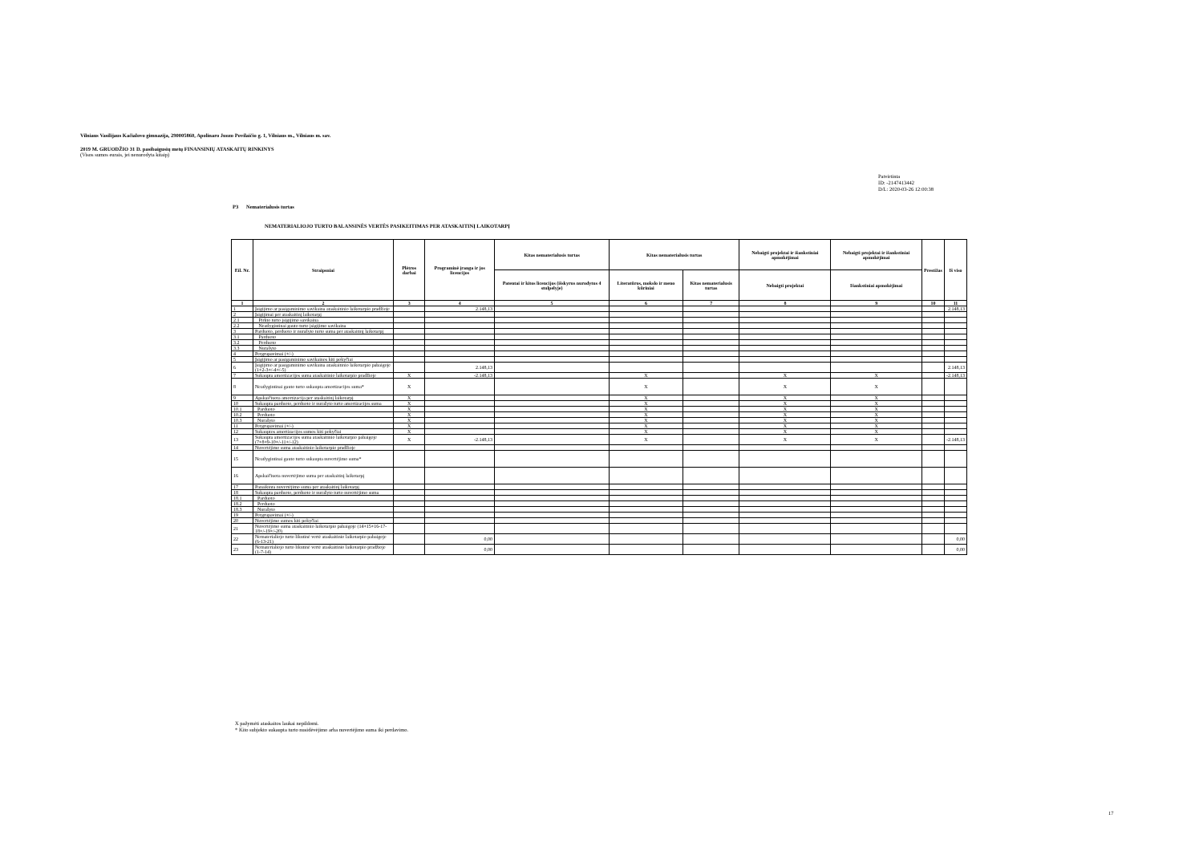Vilniaus Vasilijaus Kačialovo gimnazija, 290005860, Apolinaro Juozo Povilaičio g. 1, Vilniaus m., Vilniaus m. sav.
2019 M. GRUODŽIO 31 D. pasibaigusių metų FINANSINIŲ ATASKAITŲ RINKINYS
(Visos sumos eurais, jei nenurodyta kitaip)
Patvirtinta
ID: -2147413442
D/L: 2020-03-26 12:00:38
P3 Nematerialusis turtas
NEMATERIALIOJO TURTO BALANSINĖS VERTĖS PASIKEITIMAS PER ATASKAITINĮ LAIKOTARPĮ
| Eil. Nr. | Straipsniai | Plėtros darbai | Programinė įranga ir jos licencijos | Kitas nematerialusis turtas | Kitas nematerialusis turtas | | Nebaigti projektai ir išankstiniai apmokėjimai | Nebaigti projektai ir išankstiniai apmokėjimai | Prestižas | Iš viso |
| --- | --- | --- | --- | --- | --- | --- | --- | --- | --- | --- |
| | | | | Patentai ir kitos licencijos (išskyrus nurodytus 4 stulpelyje) | Literatūros, mokslo ir meno kūriniai | Kitas nematerialusis turtas | Nebaigti projektai | Išankstiniai apmokėjimai | | |
| 1 | 2 | 3 | 4 | 5 | 6 | 7 | 8 | 9 | 10 | 11 |
| 1 | Įsigijimo ar pasigaminimo savikaina ataskaitinio laikotarpio pradžioje | | 2.148,13 | | | | | | | 2.148,13 |
| 2 | Įsigijimai per ataskaitinį laikotarpį | | | | | | | | | |
| 2.1 | Pirkto turto įsigijimo savikaina | | | | | | | | | |
| 2.2 | Neatlygintinai gauto turto įsigijimo savikaina | | | | | | | | | |
| 3 | Parduoto, perduoto ir nurašyto turto suma per ataskaitinį laikotarpį | | | | | | | | | |
| 3.1 | Parduoto | | | | | | | | | |
| 3.2 | Perduoto | | | | | | | | | |
| 3.3 | Nurašyto | | | | | | | | | |
| 4 | Pergrupavimai (+/-) | | | | | | | | | |
| 5 | Įsigijimo ar pasigaminimo savikainos kiti pokyčiai | | | | | | | | | |
| 6 | Įsigijimo ar pasigaminimo savikaina ataskaitinio laikotarpio pabaigoje (1+2-3+/-4+/-5) | | 2.148,13 | | | | | | | 2.148,13 |
| 7 | Sukaupta amortizacijos suma ataskaitinio laikotarpio pradžioje | X | -2.148,13 | | X | | X | X | | -2.148,13 |
| 8 | Neatlygintinai gauto turto sukaupta amortizacijos suma* | X | | | X | | X | X | | |
| 9 | Apskaičiuota amortizacija per ataskaitinį laikotarpį | X | | | X | | X | X | | |
| 10 | Sukaupta parduoto, perduoto ir nurašyto turto amortizacijos suma | X | | | X | | X | X | | |
| 10.1 | Parduoto | X | | | X | | X | X | | |
| 10.2 | Perduoto | X | | | X | | X | X | | |
| 10.3 | Nurašyto | X | | | X | | X | X | | |
| 11 | Pergrupavimai (+/-) | X | | | X | | X | X | | |
| 12 | Sukauptos amortizacijos sumos kiti pokyčiai | X | | | X | | X | X | | |
| 13 | Sukaupta amortizacijos suma ataskaitinio laikotarpio pabaigoje (7+8+9-10+/-11+/-12) | X | -2.148,13 | | X | | X | X | | -2.148,13 |
| 14 | Nuvertėjimo suma ataskaitinio laikotarpio pradžioje | | | | | | | | | |
| 15 | Neatlygintinai gauto turto sukaupta nuvertėjimo suma* | | | | | | | | | |
| 16 | Apskaičiuota nuvertėjimo suma per ataskaitinį laikotarpį | | | | | | | | | |
| 17 | Panaikinta nuvertėjimo suma per ataskaitinį laikotarpį | | | | | | | | | |
| 18 | Sukaupta parduoto, perduoto ir nurašyto turto nuvertėjimo suma | | | | | | | | | |
| 18.1 | Parduoto | | | | | | | | | |
| 18.2 | Perduoto | | | | | | | | | |
| 18.3 | Nurašyto | | | | | | | | | |
| 19 | Pergrupavimai (+/-) | | | | | | | | | |
| 20 | Nuvertėjimo sumos kiti pokyčiai | | | | | | | | | |
| 21 | Nuvertėjimo suma ataskaitinio laikotarpio pabaigoje (14+15+16-17-18+/-19+/-20) | | | | | | | | | |
| 22 | Nematerialiojo turto likutinė vertė ataskaitinio laikotarpio pabaigoje (6-13-21) | | 0,00 | | | | | | | 0,00 |
| 23 | Nematerialiojo turto likutinė vertė ataskaitinio laikotarpio pradžioje (1-7-14) | | 0,00 | | | | | | | 0,00 |
X pažymėti ataskaitos laukai nepildomi.
* Kito subjekto sukaupta turto nusidėvėjimo arba nuvertėjimo suma iki perdavimo.
17